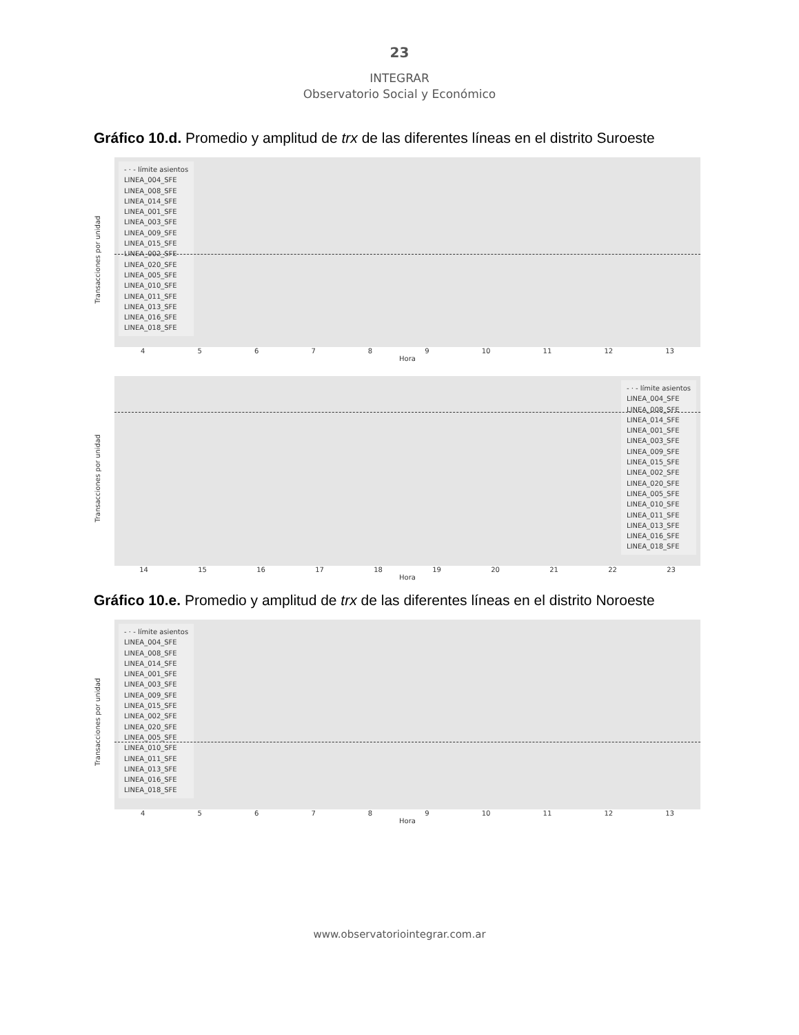23
INTEGRAR
Observatorio Social y Económico
Gráfico 10.d. Promedio y amplitud de trx de las diferentes líneas en el distrito Suroeste
Transacciones por unidad
- · - límite asientos
LINEA_004_SFE
LINEA_008_SFE
LINEA_014_SFE
LINEA_001_SFE
LINEA_003_SFE
LINEA_009_SFE
LINEA_015_SFE
LINEA_002_SFE
LINEA_020_SFE
LINEA_005_SFE
LINEA_010_SFE
LINEA_011_SFE
LINEA_013_SFE
LINEA_016_SFE
LINEA_018_SFE
4 5 6 7 8 9 10 11 12 13
Hora
Transacciones por unidad
- · - límite asientos
LINEA_004_SFE
LINEA_008_SFE
LINEA_014_SFE
LINEA_001_SFE
LINEA_003_SFE
LINEA_009_SFE
LINEA_015_SFE
LINEA_002_SFE
LINEA_020_SFE
LINEA_005_SFE
LINEA_010_SFE
LINEA_011_SFE
LINEA_013_SFE
LINEA_016_SFE
LINEA_018_SFE
14 15 16 17 18 19 20 21 22 23
Hora
Gráfico 10.e. Promedio y amplitud de trx de las diferentes líneas en el distrito Noroeste
Transacciones por unidad
- · - límite asientos
LINEA_004_SFE
LINEA_008_SFE
LINEA_014_SFE
LINEA_001_SFE
LINEA_003_SFE
LINEA_009_SFE
LINEA_015_SFE
LINEA_002_SFE
LINEA_020_SFE
LINEA_005_SFE
LINEA_010_SFE
LINEA_011_SFE
LINEA_013_SFE
LINEA_016_SFE
LINEA_018_SFE
4 5 6 7 8 9 10 11 12 13
Hora
www.observatoriointegrar.com.ar